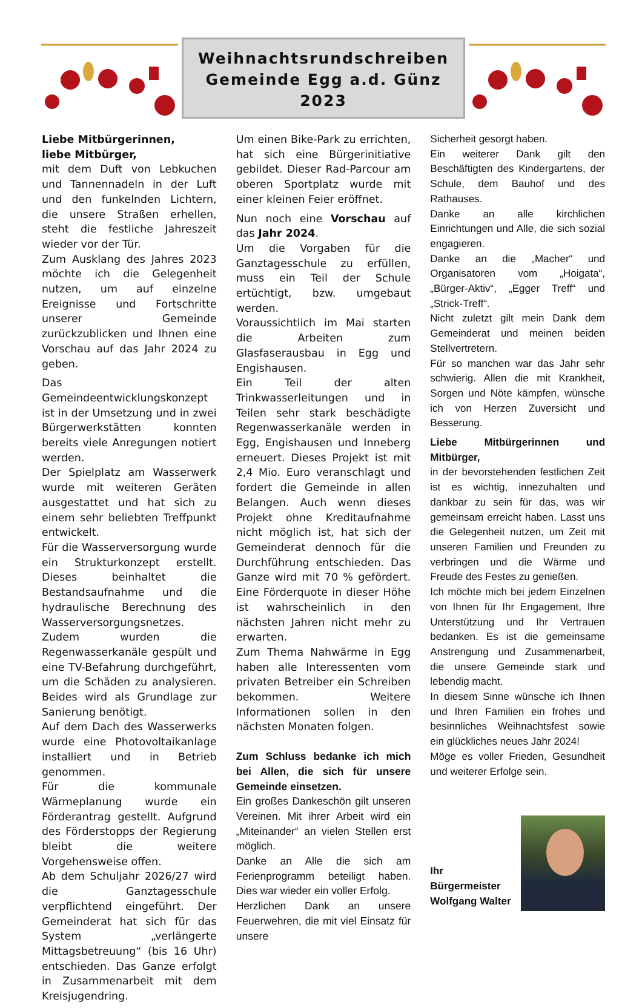Weihnachtsrundschreiben
Gemeinde Egg a.d. Günz
2023
Liebe Mitbürgerinnen,
liebe Mitbürger,
mit dem Duft von Lebkuchen und Tannennadeln in der Luft und den funkelnden Lichtern, die unsere Straßen erhellen, steht die festliche Jahreszeit wieder vor der Tür.
Zum Ausklang des Jahres 2023 möchte ich die Gelegenheit nutzen, um auf einzelne Ereignisse und Fortschritte unserer Gemeinde zurückzublicken und Ihnen eine Vorschau auf das Jahr 2024 zu geben.
Das Gemeindeentwicklungskonzept ist in der Umsetzung und in zwei Bürgerwerkstätten konnten bereits viele Anregungen notiert werden.
Der Spielplatz am Wasserwerk wurde mit weiteren Geräten ausgestattet und hat sich zu einem sehr beliebten Treffpunkt entwickelt.
Für die Wasserversorgung wurde ein Strukturkonzept erstellt. Dieses beinhaltet die Bestandsaufnahme und die hydraulische Berechnung des Wasserversorgungsnetzes.
Zudem wurden die Regenwasserkanäle gespült und eine TV-Befahrung durchgeführt, um die Schäden zu analysieren. Beides wird als Grundlage zur Sanierung benötigt.
Auf dem Dach des Wasserwerks wurde eine Photovoltaikanlage installiert und in Betrieb genommen.
Für die kommunale Wärmeplanung wurde ein Förderantrag gestellt. Aufgrund des Förderstopps der Regierung bleibt die weitere Vorgehensweise offen.
Ab dem Schuljahr 2026/27 wird die Ganztagesschule verpflichtend eingeführt. Der Gemeinderat hat sich für das System „verlängerte Mittagsbetreuung“ (bis 16 Uhr) entschieden. Das Ganze erfolgt in Zusammenarbeit mit dem Kreisjugendring.
Um einen Bike-Park zu errichten, hat sich eine Bürgerinitiative gebildet. Dieser Rad-Parcour am oberen Sportplatz wurde mit einer kleinen Feier eröffnet.
Nun noch eine Vorschau auf das Jahr 2024.
Um die Vorgaben für die Ganztagesschule zu erfüllen, muss ein Teil der Schule ertüchtigt, bzw. umgebaut werden.
Voraussichtlich im Mai starten die Arbeiten zum Glasfaserausbau in Egg und Engishausen.
Ein Teil der alten Trinkwasserleitungen und in Teilen sehr stark beschädigte Regenwasserkanäle werden in Egg, Engishausen und Inneberg erneuert. Dieses Projekt ist mit 2,4 Mio. Euro veranschlagt und fordert die Gemeinde in allen Belangen. Auch wenn dieses Projekt ohne Kreditaufnahme nicht möglich ist, hat sich der Gemeinderat dennoch für die Durchführung entschieden. Das Ganze wird mit 70 % gefördert. Eine Förderquote in dieser Höhe ist wahrscheinlich in den nächsten Jahren nicht mehr zu erwarten.
Zum Thema Nahwärme in Egg haben alle Interessenten vom privaten Betreiber ein Schreiben bekommen. Weitere Informationen sollen in den nächsten Monaten folgen.
Zum Schluss bedanke ich mich bei Allen, die sich für unsere Gemeinde einsetzen.
Ein großes Dankeschön gilt unseren Vereinen. Mit ihrer Arbeit wird ein „Miteinander“ an vielen Stellen erst möglich.
Danke an Alle die sich am Ferienprogramm beteiligt haben. Dies war wieder ein voller Erfolg.
Herzlichen Dank an unsere Feuerwehren, die mit viel Einsatz für unsere
Sicherheit gesorgt haben.
Ein weiterer Dank gilt den Beschäftigten des Kindergartens, der Schule, dem Bauhof und des Rathauses.
Danke an alle kirchlichen Einrichtungen und Alle, die sich sozial engagieren.
Danke an die „Macher“ und Organisatoren vom „Hoigata“, „Bürger-Aktiv“, „Egger Treff“ und „Strick-Treff“.
Nicht zuletzt gilt mein Dank dem Gemeinderat und meinen beiden Stellvertretern.
Für so manchen war das Jahr sehr schwierig. Allen die mit Krankheit, Sorgen und Nöte kämpfen, wünsche ich von Herzen Zuversicht und Besserung.
Liebe Mitbürgerinnen und Mitbürger,
in der bevorstehenden festlichen Zeit ist es wichtig, innezuhalten und dankbar zu sein für das, was wir gemeinsam erreicht haben. Lasst uns die Gelegenheit nutzen, um Zeit mit unseren Familien und Freunden zu verbringen und die Wärme und Freude des Festes zu genießen.
Ich möchte mich bei jedem Einzelnen von Ihnen für Ihr Engagement, Ihre Unterstützung und Ihr Vertrauen bedanken. Es ist die gemeinsame Anstrengung und Zusammenarbeit, die unsere Gemeinde stark und lebendig macht.
In diesem Sinne wünsche ich Ihnen und Ihren Familien ein frohes und besinnliches Weihnachtsfest sowie ein glückliches neues Jahr 2024!
Möge es voller Frieden, Gesundheit und weiterer Erfolge sein.
Ihr Bürgermeister
Wolfgang Walter